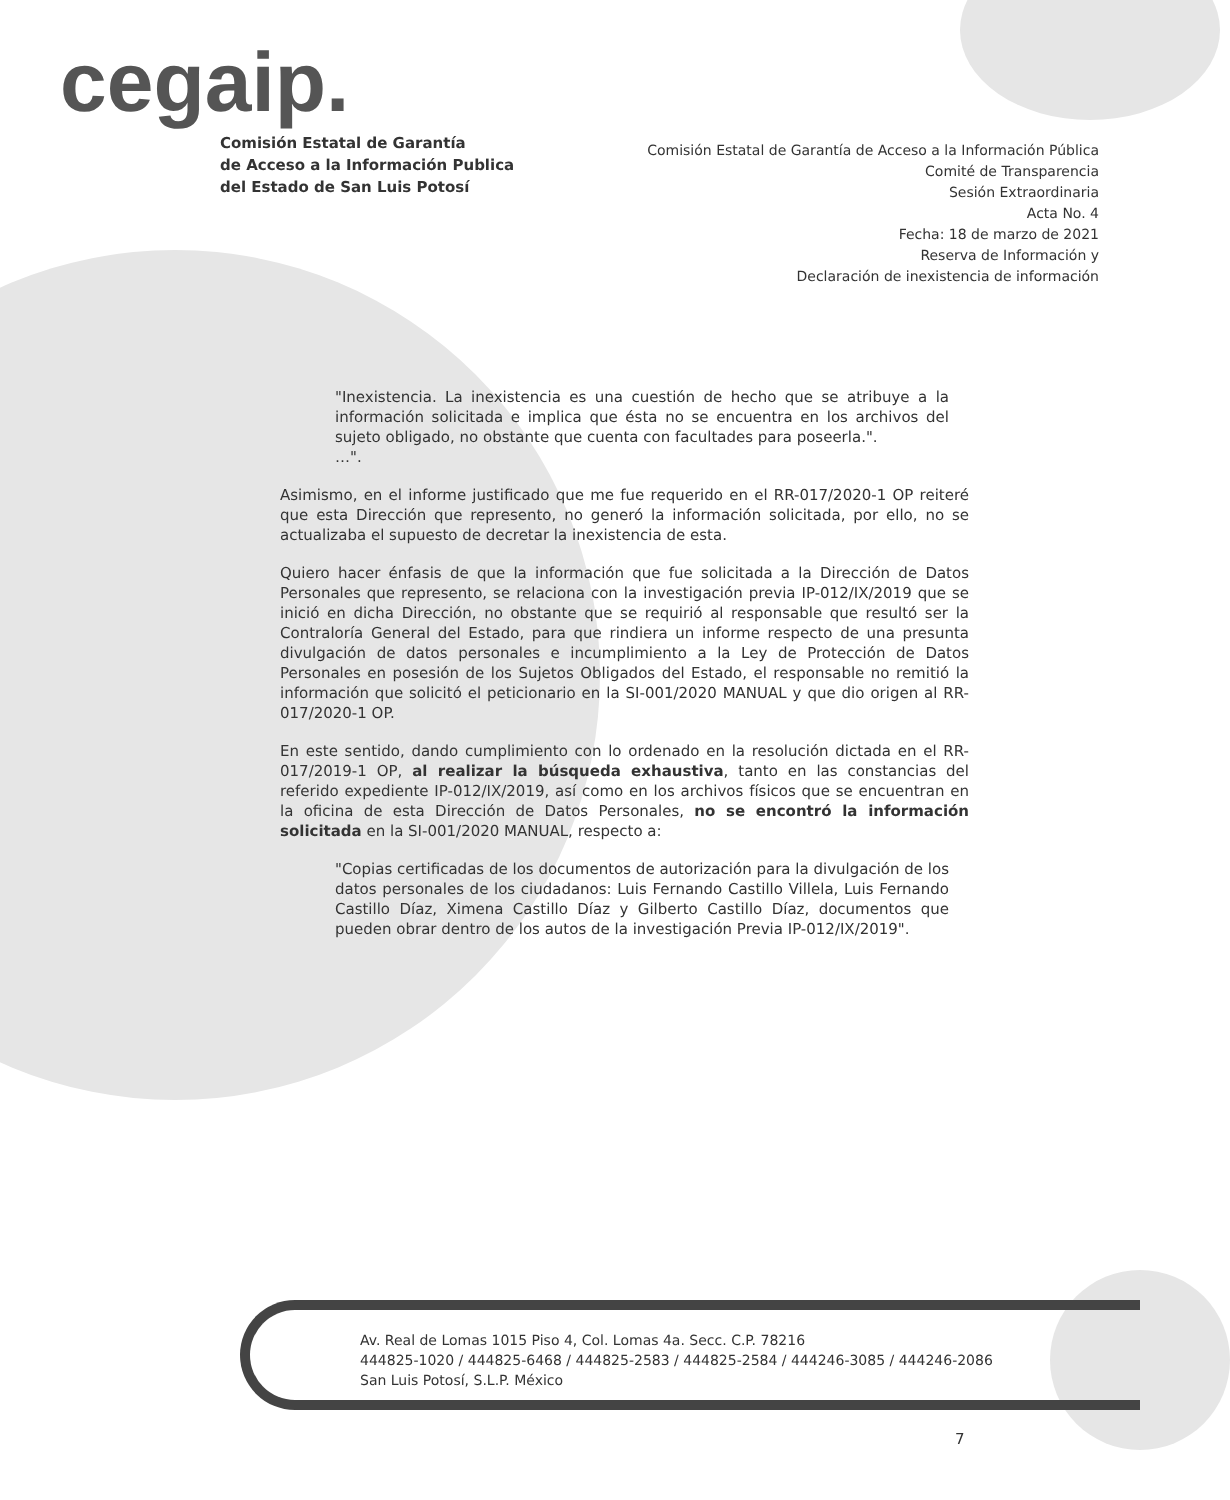cegaip.
Comisión Estatal de Garantía
de Acceso a la Información Publica
del Estado de San Luis Potosí
Comisión Estatal de Garantía de Acceso a la Información Pública
Comité de Transparencia
Sesión Extraordinaria
Acta No. 4
Fecha: 18 de marzo de 2021
Reserva de Información y
Declaración de inexistencia de información
"Inexistencia. La inexistencia es una cuestión de hecho que se atribuye a la información solicitada e implica que ésta no se encuentra en los archivos del sujeto obligado, no obstante que cuenta con facultades para poseerla.".
…".
Asimismo, en el informe justificado que me fue requerido en el RR-017/2020-1 OP reiteré que esta Dirección que represento, no generó la información solicitada, por ello, no se actualizaba el supuesto de decretar la inexistencia de esta.
Quiero hacer énfasis de que la información que fue solicitada a la Dirección de Datos Personales que represento, se relaciona con la investigación previa IP-012/IX/2019 que se inició en dicha Dirección, no obstante que se requirió al responsable que resultó ser la Contraloría General del Estado, para que rindiera un informe respecto de una presunta divulgación de datos personales e incumplimiento a la Ley de Protección de Datos Personales en posesión de los Sujetos Obligados del Estado, el responsable no remitió la información que solicitó el peticionario en la SI-001/2020 MANUAL y que dio origen al RR-017/2020-1 OP.
En este sentido, dando cumplimiento con lo ordenado en la resolución dictada en el RR-017/2019-1 OP, al realizar la búsqueda exhaustiva, tanto en las constancias del referido expediente IP-012/IX/2019, así como en los archivos físicos que se encuentran en la oficina de esta Dirección de Datos Personales, no se encontró la información solicitada en la SI-001/2020 MANUAL, respecto a:
"Copias certificadas de los documentos de autorización para la divulgación de los datos personales de los ciudadanos: Luis Fernando Castillo Villela, Luis Fernando Castillo Díaz, Ximena Castillo Díaz y Gilberto Castillo Díaz, documentos que pueden obrar dentro de los autos de la investigación Previa IP-012/IX/2019".
Av. Real de Lomas 1015 Piso 4, Col. Lomas 4a. Secc. C.P. 78216
444825-1020 / 444825-6468 / 444825-2583 / 444825-2584 / 444246-3085 / 444246-2086
San Luis Potosí, S.L.P. México
7